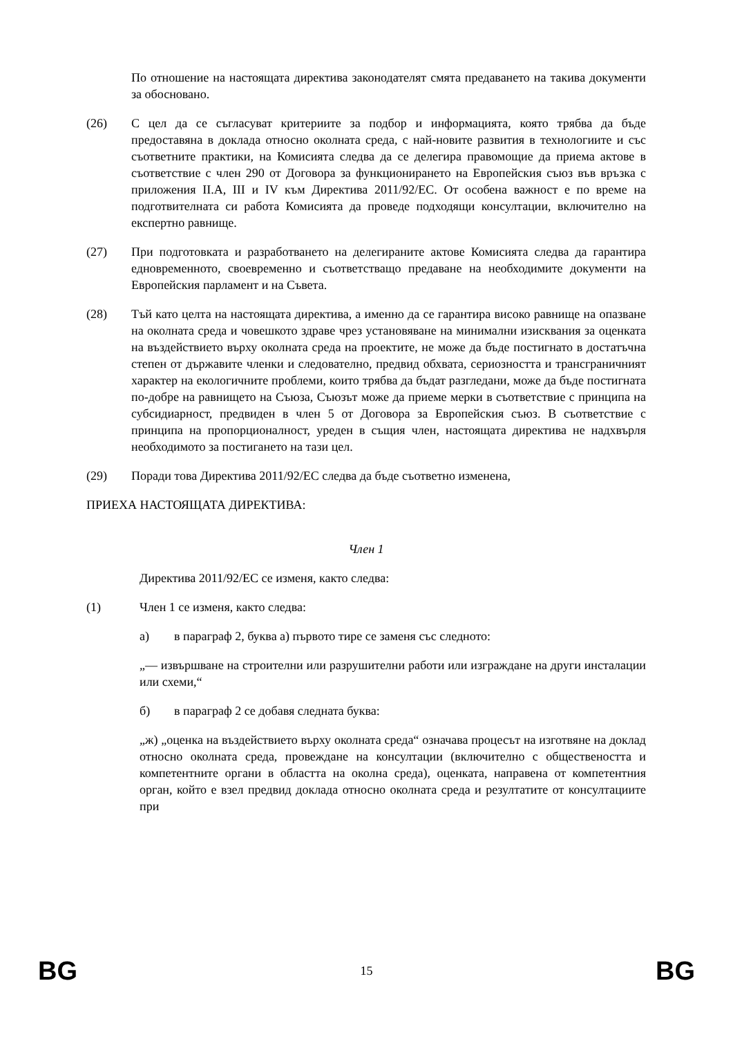По отношение на настоящата директива законодателят смята предаването на такива документи за обосновано.
(26) С цел да се съгласуват критериите за подбор и информацията, която трябва да бъде предоставяна в доклада относно околната среда, с най-новите развития в технологиите и със съответните практики, на Комисията следва да се делегира правомощие да приема актове в съответствие с член 290 от Договора за функционирането на Европейския съюз във връзка с приложения II.A, III и IV към Директива 2011/92/ЕС. От особена важност е по време на подготвителната си работа Комисията да проведе подходящи консултации, включително на експертно равнище.
(27) При подготовката и разработването на делегираните актове Комисията следва да гарантира едновременното, своевременно и съответстващо предаване на необходимите документи на Европейския парламент и на Съвета.
(28) Тъй като целта на настоящата директива, а именно да се гарантира високо равнище на опазване на околната среда и човешкото здраве чрез установяване на минимални изисквания за оценката на въздействието върху околната среда на проектите, не може да бъде постигнато в достатъчна степен от държавите членки и следователно, предвид обхвата, сериозността и трансграничният характер на екологичните проблеми, които трябва да бъдат разгледани, може да бъде постигната по-добре на равнището на Съюза, Съюзът може да приеме мерки в съответствие с принципа на субсидиарност, предвиден в член 5 от Договора за Европейския съюз. В съответствие с принципа на пропорционалност, уреден в същия член, настоящата директива не надхвърля необходимото за постигането на тази цел.
(29) Поради това Директива 2011/92/ЕС следва да бъде съответно изменена,
ПРИЕХА НАСТОЯЩАТА ДИРЕКТИВА:
Член 1
Директива 2011/92/ЕС се изменя, както следва:
(1) Член 1 се изменя, както следва:
а) в параграф 2, буква а) първото тире се заменя със следното:
„— извършване на строителни или разрушителни работи или изграждане на други инсталации или схеми,“
б) в параграф 2 се добавя следната буква:
„ж) „оценка на въздействието върху околната среда“ означава процесът на изготвяне на доклад относно околната среда, провеждане на консултации (включително с обществеността и компетентните органи в областта на околна среда), оценката, направена от компетентния орган, който е взел предвид доклада относно околната среда и резултатите от консултациите при
BG 15 BG